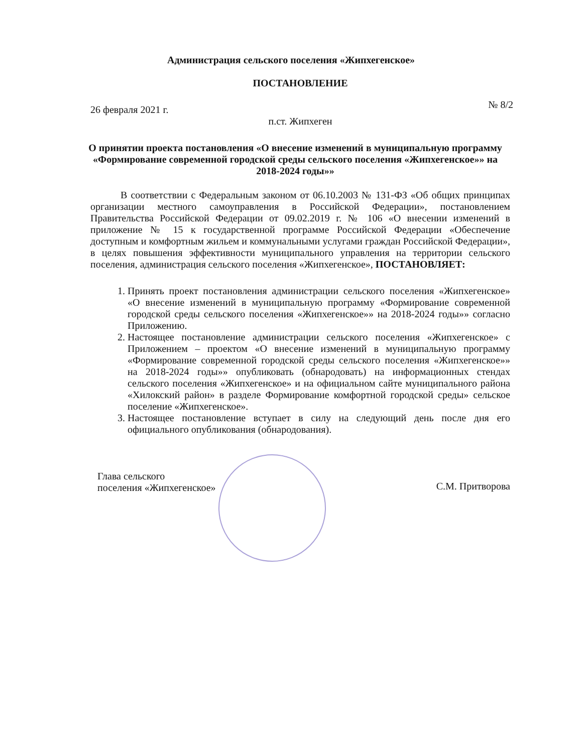Администрация сельского поселения «Жипхегенское»
ПОСТАНОВЛЕНИЕ
26 февраля 2021 г. № 8/2
п.ст. Жипхеген
О принятии проекта постановления «О внесение изменений в муниципальную программу «Формирование современной городской среды сельского поселения «Жипхегенское»» на 2018-2024 годы»»
В соответствии с Федеральным законом от 06.10.2003 № 131-ФЗ «Об общих принципах организации местного самоуправления в Российской Федерации», постановлением Правительства Российской Федерации от 09.02.2019 г. № 106 «О внесении изменений в приложение № 15 к государственной программе Российской Федерации «Обеспечение доступным и комфортным жильем и коммунальными услугами граждан Российской Федерации», в целях повышения эффективности муниципального управления на территории сельского поселения, администрация сельского поселения «Жипхегенское», ПОСТАНОВЛЯЕТ:
1. Принять проект постановления администрации сельского поселения «Жипхегенское» «О внесение изменений в муниципальную программу «Формирование современной городской среды сельского поселения «Жипхегенское»» на 2018-2024 годы»» согласно Приложению.
2. Настоящее постановление администрации сельского поселения «Жипхегенское» с Приложением – проектом «О внесение изменений в муниципальную программу «Формирование современной городской среды сельского поселения «Жипхегенское»» на 2018-2024 годы»» опубликовать (обнародовать) на информационных стендах сельского поселения «Жипхегенское» и на официальном сайте муниципального района «Хилокский район» в разделе Формирование комфортной городской среды» сельское поселение «Жипхегенское».
3. Настоящее постановление вступает в силу на следующий день после дня его официального опубликования (обнародования).
Глава сельского
поселения «Жипхегенское»
С.М. Притворова